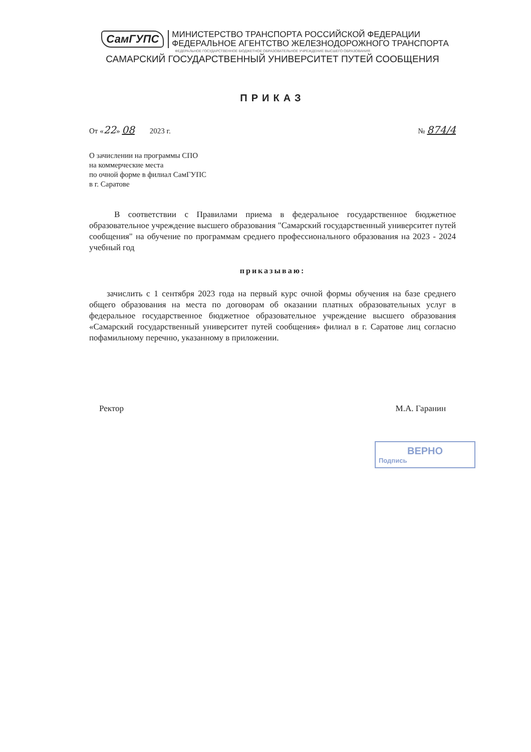СамГУПС
МИНИСТЕРСТВО ТРАНСПОРТА РОССИЙСКОЙ ФЕДЕРАЦИИ
ФЕДЕРАЛЬНОЕ АГЕНТСТВО ЖЕЛЕЗНОДОРОЖНОГО ТРАНСПОРТА
ФЕДЕРАЛЬНОЕ ГОСУДАРСТВЕННОЕ БЮДЖЕТНОЕ ОБРАЗОВАТЕЛЬНОЕ УЧРЕЖДЕНИЕ ВЫСШЕГО ОБРАЗОВАНИЯ
САМАРСКИЙ ГОСУДАРСТВЕННЫЙ УНИВЕРСИТЕТ ПУТЕЙ СООБЩЕНИЯ
ПРИКАЗ
От «22» 08 2023 г. № 874/4
О зачислении на программы СПО
на коммерческие места
по очной форме в филиал СамГУПС
в г. Саратове
В соответствии с Правилами приема в федеральное государственное бюджетное образовательное учреждение высшего образования "Самарский государственный университет путей сообщения" на обучение по программам среднего профессионального образования на 2023 - 2024 учебный год
приказываю:
зачислить с 1 сентября 2023 года на первый курс очной формы обучения на базе среднего общего образования на места по договорам об оказании платных образовательных услуг в федеральное государственное бюджетное образовательное учреждение высшего образования «Самарский государственный университет путей сообщения» филиал в г. Саратове лиц согласно пофамильному перечню, указанному в приложении.
Ректор М.А. Гаранин
ВЕРНО
Подпись